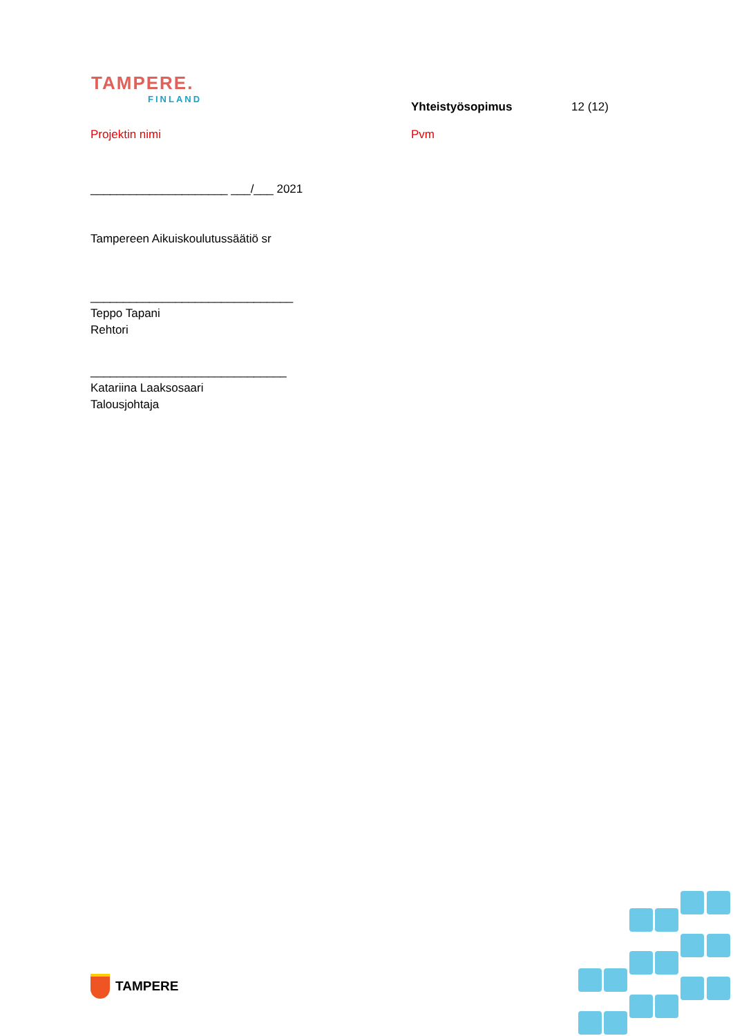TAMPERE.
FINLAND
Yhteistyösopimus 12 (12)
Projektin nimi Pvm
_____________________ ___/___ 2021
Tampereen Aikuiskoulutussäätiö sr
_______________________________
Teppo Tapani
Rehtori
______________________________
Katariina Laaksosaari
Talousjohtaja
TAMPERE